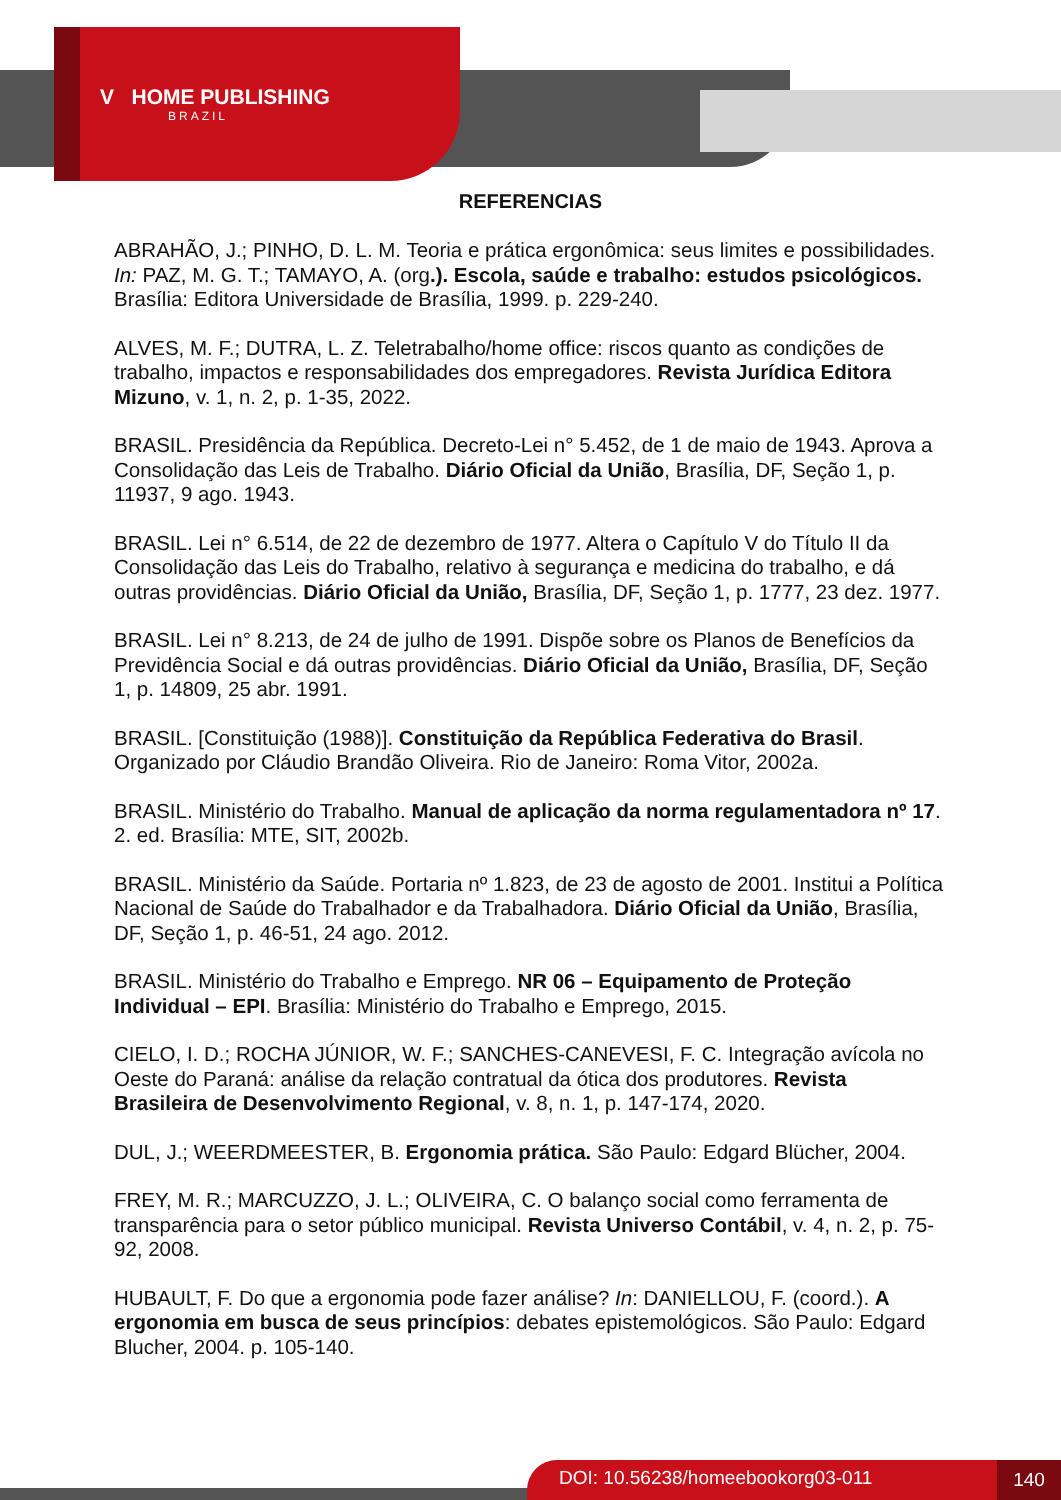V HOME PUBLISHING
BRAZIL
REFERENCIAS
ABRAHÃO, J.; PINHO, D. L. M. Teoria e prática ergonômica: seus limites e possibilidades. In: PAZ, M. G. T.; TAMAYO, A. (org.). Escola, saúde e trabalho: estudos psicológicos. Brasília: Editora Universidade de Brasília, 1999. p. 229-240.
ALVES, M. F.; DUTRA, L. Z. Teletrabalho/home office: riscos quanto as condições de trabalho, impactos e responsabilidades dos empregadores. Revista Jurídica Editora Mizuno, v. 1, n. 2, p. 1-35, 2022.
BRASIL. Presidência da República. Decreto-Lei n° 5.452, de 1 de maio de 1943. Aprova a Consolidação das Leis de Trabalho. Diário Oficial da União, Brasília, DF, Seção 1, p. 11937, 9 ago. 1943.
BRASIL. Lei n° 6.514, de 22 de dezembro de 1977. Altera o Capítulo V do Título II da Consolidação das Leis do Trabalho, relativo à segurança e medicina do trabalho, e dá outras providências. Diário Oficial da União, Brasília, DF, Seção 1, p. 1777, 23 dez. 1977.
BRASIL. Lei n° 8.213, de 24 de julho de 1991. Dispõe sobre os Planos de Benefícios da Previdência Social e dá outras providências. Diário Oficial da União, Brasília, DF, Seção 1, p. 14809, 25 abr. 1991.
BRASIL. [Constituição (1988)]. Constituição da República Federativa do Brasil. Organizado por Cláudio Brandão Oliveira. Rio de Janeiro: Roma Vitor, 2002a.
BRASIL. Ministério do Trabalho. Manual de aplicação da norma regulamentadora nº 17. 2. ed. Brasília: MTE, SIT, 2002b.
BRASIL. Ministério da Saúde. Portaria nº 1.823, de 23 de agosto de 2001. Institui a Política Nacional de Saúde do Trabalhador e da Trabalhadora. Diário Oficial da União, Brasília, DF, Seção 1, p. 46-51, 24 ago. 2012.
BRASIL. Ministério do Trabalho e Emprego. NR 06 – Equipamento de Proteção Individual – EPI. Brasília: Ministério do Trabalho e Emprego, 2015.
CIELO, I. D.; ROCHA JÚNIOR, W. F.; SANCHES-CANEVESI, F. C. Integração avícola no Oeste do Paraná: análise da relação contratual da ótica dos produtores. Revista Brasileira de Desenvolvimento Regional, v. 8, n. 1, p. 147-174, 2020.
DUL, J.; WEERDMEESTER, B. Ergonomia prática. São Paulo: Edgard Blücher, 2004.
FREY, M. R.; MARCUZZO, J. L.; OLIVEIRA, C. O balanço social como ferramenta de transparência para o setor público municipal. Revista Universo Contábil, v. 4, n. 2, p. 75-92, 2008.
HUBAULT, F. Do que a ergonomia pode fazer análise? In: DANIELLOU, F. (coord.). A ergonomia em busca de seus princípios: debates epistemológicos. São Paulo: Edgard Blucher, 2004. p. 105-140.
DOI: 10.56238/homeebookorg03-011 140